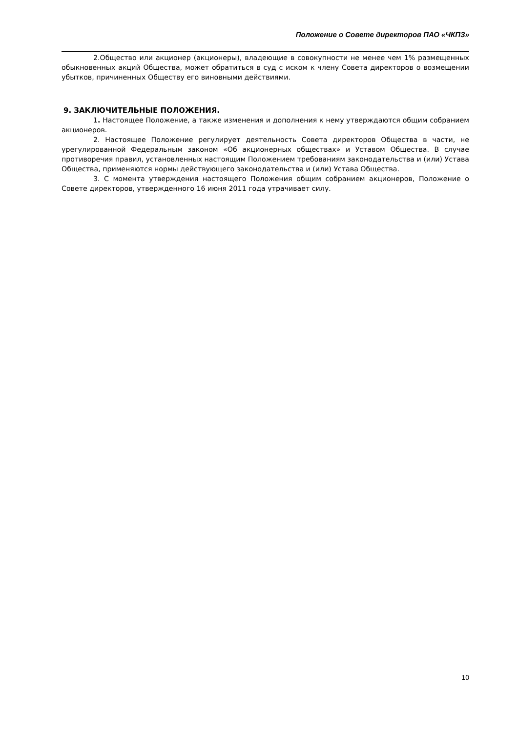Положение о Совете директоров ПАО «ЧКПЗ»
2.Общество или акционер (акционеры), владеющие в совокупности не менее чем 1% размещенных обыкновенных акций Общества, может обратиться в суд с иском к члену Совета директоров о возмещении убытков, причиненных Обществу его виновными действиями.
9. ЗАКЛЮЧИТЕЛЬНЫЕ ПОЛОЖЕНИЯ.
1. Настоящее Положение, а также изменения и дополнения к нему утверждаются общим собранием акционеров.
2. Настоящее Положение регулирует деятельность Совета директоров Общества в части, не урегулированной Федеральным законом «Об акционерных обществах» и Уставом Общества. В случае противоречия правил, установленных настоящим Положением требованиям законодательства и (или) Устава Общества, применяются нормы действующего законодательства и (или) Устава Общества.
3. С момента утверждения настоящего Положения общим собранием акционеров, Положение о Совете директоров, утвержденного 16 июня 2011 года утрачивает силу.
10